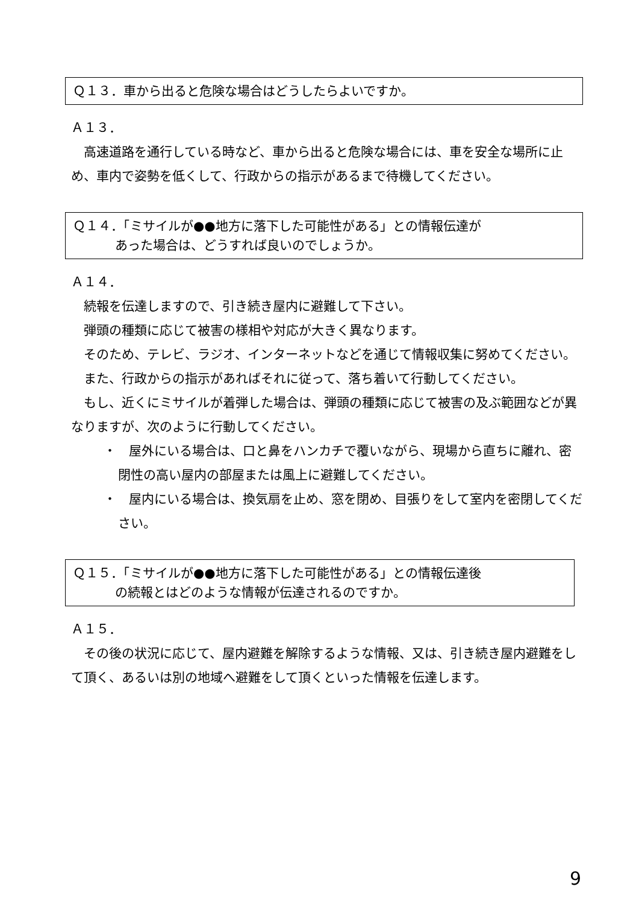Ｑ１３．車から出ると危険な場合はどうしたらよいですか。
Ａ１３．
高速道路を通行している時など、車から出ると危険な場合には、車を安全な場所に止め、車内で姿勢を低くして、行政からの指示があるまで待機してください。
Ｑ１４．「ミサイルが●●地方に落下した可能性がある」との情報伝達が
あった場合は、どうすれば良いのでしょうか。
Ａ１４．
続報を伝達しますので、引き続き屋内に避難して下さい。
弾頭の種類に応じて被害の様相や対応が大きく異なります。
そのため、テレビ、ラジオ、インターネットなどを通じて情報収集に努めてください。
また、行政からの指示があればそれに従って、落ち着いて行動してください。
もし、近くにミサイルが着弾した場合は、弾頭の種類に応じて被害の及ぶ範囲などが異なりますが、次のように行動してください。
・　屋外にいる場合は、口と鼻をハンカチで覆いながら、現場から直ちに離れ、密閉性の高い屋内の部屋または風上に避難してください。
・　屋内にいる場合は、換気扇を止め、窓を閉め、目張りをして室内を密閉してください。
Ｑ１５．「ミサイルが●●地方に落下した可能性がある」との情報伝達後
の続報とはどのような情報が伝達されるのですか。
Ａ１５．
その後の状況に応じて、屋内避難を解除するような情報、又は、引き続き屋内避難をして頂く、あるいは別の地域へ避難をして頂くといった情報を伝達します。
9